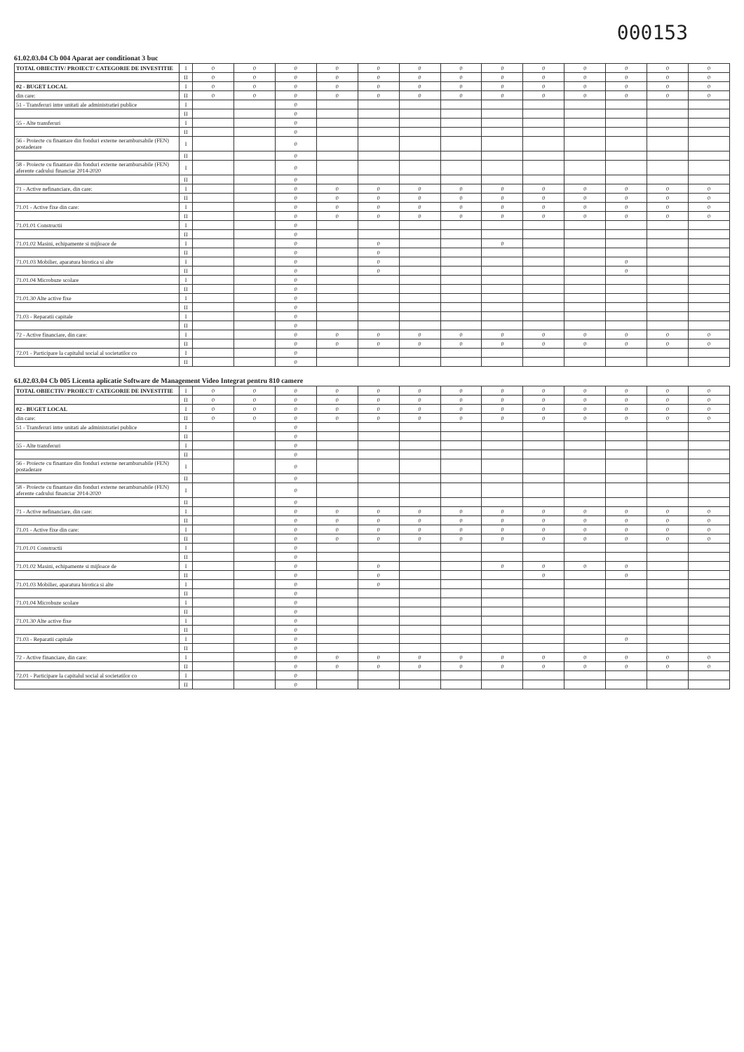000153
61.02.03.04 Cb 004 Aparat aer conditionat 3 buc
| TOTAL OBIECTIV/ PROIECT/ CATEGORIE DE INVESTITIE | I | 0 | 0 | 0 | 0 | 0 | 0 | 0 | 0 | 0 | 0 | 0 | 0 | 0 |
| | II | 0 | 0 | 0 | 0 | 0 | 0 | 0 | 0 | 0 | 0 | 0 | 0 | 0 |
| 02 - BUGET LOCAL | I | 0 | 0 | 0 | 0 | 0 | 0 | 0 | 0 | 0 | 0 | 0 | 0 | 0 |
| din care: | II | 0 | 0 | 0 | 0 | 0 | 0 | 0 | 0 | 0 | 0 | 0 | 0 | 0 |
| 51 - Transferuri intre unitati ale administratiei publice | I | | | 0 | | | | | | | | | | |
| | II | | | 0 | | | | | | | | | | |
| 55 - Alte transferuri | I | | | 0 | | | | | | | | | | |
| | II | | | 0 | | | | | | | | | | |
| 56 - Proiecte cu finantare din fonduri externe nerambursabile (FEN) postaderare | I | | | 0 | | | | | | | | | | |
| | II | | | 0 | | | | | | | | | | |
| 58 - Proiecte cu finantare din fonduri externe nerambursabile (FEN) aferente cadrului financiar 2014-2020 | I | | | 0 | | | | | | | | | | |
| | II | | | 0 | | | | | | | | | | |
| 71 - Active nefinanciare, din care: | I | | | 0 | 0 | 0 | 0 | 0 | 0 | 0 | 0 | 0 | 0 | 0 |
| | II | | | 0 | 0 | 0 | 0 | 0 | 0 | 0 | 0 | 0 | 0 | 0 |
| 71.01 - Active fixe din care: | I | | | 0 | 0 | 0 | 0 | 0 | 0 | 0 | 0 | 0 | 0 | 0 |
| | II | | | 0 | 0 | 0 | 0 | 0 | 0 | 0 | 0 | 0 | 0 | 0 |
| 71.01.01 Constructii | I | | | 0 | | | | | | | | | | |
| | II | | | 0 | | | | | | | | | | |
| 71.01.02 Masini, echipamente si mijloace de | I | | | 0 | | 0 | | | 0 | | | | | |
| | II | | | 0 | | 0 | | | | | | | | |
| 71.01.03 Mobilier, aparatura birotica si alte | I | | | 0 | | 0 | | | | | | 0 | | |
| | II | | | 0 | | 0 | | | | | | 0 | | |
| 71.01.04 Microbuze scolare | I | | | 0 | | | | | | | | | | |
| | II | | | 0 | | | | | | | | | | |
| 71.01.30 Alte active fixe | I | | | 0 | | | | | | | | | | |
| | II | | | 0 | | | | | | | | | | |
| 71.03 - Reparatii capitale | I | | | 0 | | | | | | | | | | |
| | II | | | 0 | | | | | | | | | | |
| 72 - Active financiare, din care: | I | | | 0 | 0 | 0 | 0 | 0 | 0 | 0 | 0 | 0 | 0 | 0 |
| | II | | | 0 | 0 | 0 | 0 | 0 | 0 | 0 | 0 | 0 | 0 | 0 |
| 72.01 - Participare la capitalul social al societatilor co | I | | | 0 | | | | | | | | | | |
| | II | | | 0 | | | | | | | | | | |
61.02.03.04 Cb 005 Licenta aplicatie Software de Management Video Integrat pentru 810 camere
| TOTAL OBIECTIV/ PROIECT/ CATEGORIE DE INVESTITIE | I | 0 | 0 | 0 | 0 | 0 | 0 | 0 | 0 | 0 | 0 | 0 | 0 | 0 |
| | II | 0 | 0 | 0 | 0 | 0 | 0 | 0 | 0 | 0 | 0 | 0 | 0 | 0 |
| 02 - BUGET LOCAL | I | 0 | 0 | 0 | 0 | 0 | 0 | 0 | 0 | 0 | 0 | 0 | 0 | 0 |
| din care: | II | 0 | 0 | 0 | 0 | 0 | 0 | 0 | 0 | 0 | 0 | 0 | 0 | 0 |
| 51 - Transferuri intre unitati ale administratiei publice | I | | | 0 | | | | | | | | | | |
| | II | | | 0 | | | | | | | | | | |
| 55 - Alte transferuri | I | | | 0 | | | | | | | | | | |
| | II | | | 0 | | | | | | | | | | |
| 56 - Proiecte cu finantare din fonduri externe nerambursabile (FEN) postaderare | I | | | 0 | | | | | | | | | | |
| | II | | | 0 | | | | | | | | | | |
| 58 - Proiecte cu finantare din fonduri externe nerambursabile (FEN) aferente cadrului financiar 2014-2020 | I | | | 0 | | | | | | | | | | |
| | II | | | 0 | | | | | | | | | | |
| 71 - Active nefinanciare, din care: | I | | | 0 | 0 | 0 | 0 | 0 | 0 | 0 | 0 | 0 | 0 | 0 |
| | II | | | 0 | 0 | 0 | 0 | 0 | 0 | 0 | 0 | 0 | 0 | 0 |
| 71.01 - Active fixe din care: | I | | | 0 | 0 | 0 | 0 | 0 | 0 | 0 | 0 | 0 | 0 | 0 |
| | II | | | 0 | 0 | 0 | 0 | 0 | 0 | 0 | 0 | 0 | 0 | 0 |
| 71.01.01 Constructii | I | | | 0 | | | | | | | | | | |
| | II | | | 0 | | | | | | | | | | |
| 71.01.02 Masini, echipamente si mijloace de | I | | | 0 | | 0 | | | 0 | 0 | 0 | 0 | | |
| | II | | | 0 | | 0 | | | | 0 | | 0 | | |
| 71.01.03 Mobilier, aparatura birotica si alte | I | | | 0 | | 0 | | | | | | | | |
| | II | | | 0 | | | | | | | | | | |
| 71.01.04 Microbuze scolare | I | | | 0 | | | | | | | | | | |
| | II | | | 0 | | | | | | | | | | |
| 71.01.30 Alte active fixe | I | | | 0 | | | | | | | | | | |
| | II | | | 0 | | | | | | | | | | |
| 71.03 - Reparatii capitale | I | | | 0 | | | | | | | | 0 | | |
| | II | | | 0 | | | | | | | | | | |
| 72 - Active financiare, din care: | I | | | 0 | 0 | 0 | 0 | 0 | 0 | 0 | 0 | 0 | 0 | 0 |
| | II | | | 0 | 0 | 0 | 0 | 0 | 0 | 0 | 0 | 0 | 0 | 0 |
| 72.01 - Participare la capitalul social al societatilor co | I | | | 0 | | | | | | | | | | |
| | II | | | 0 | | | | | | | | | | |